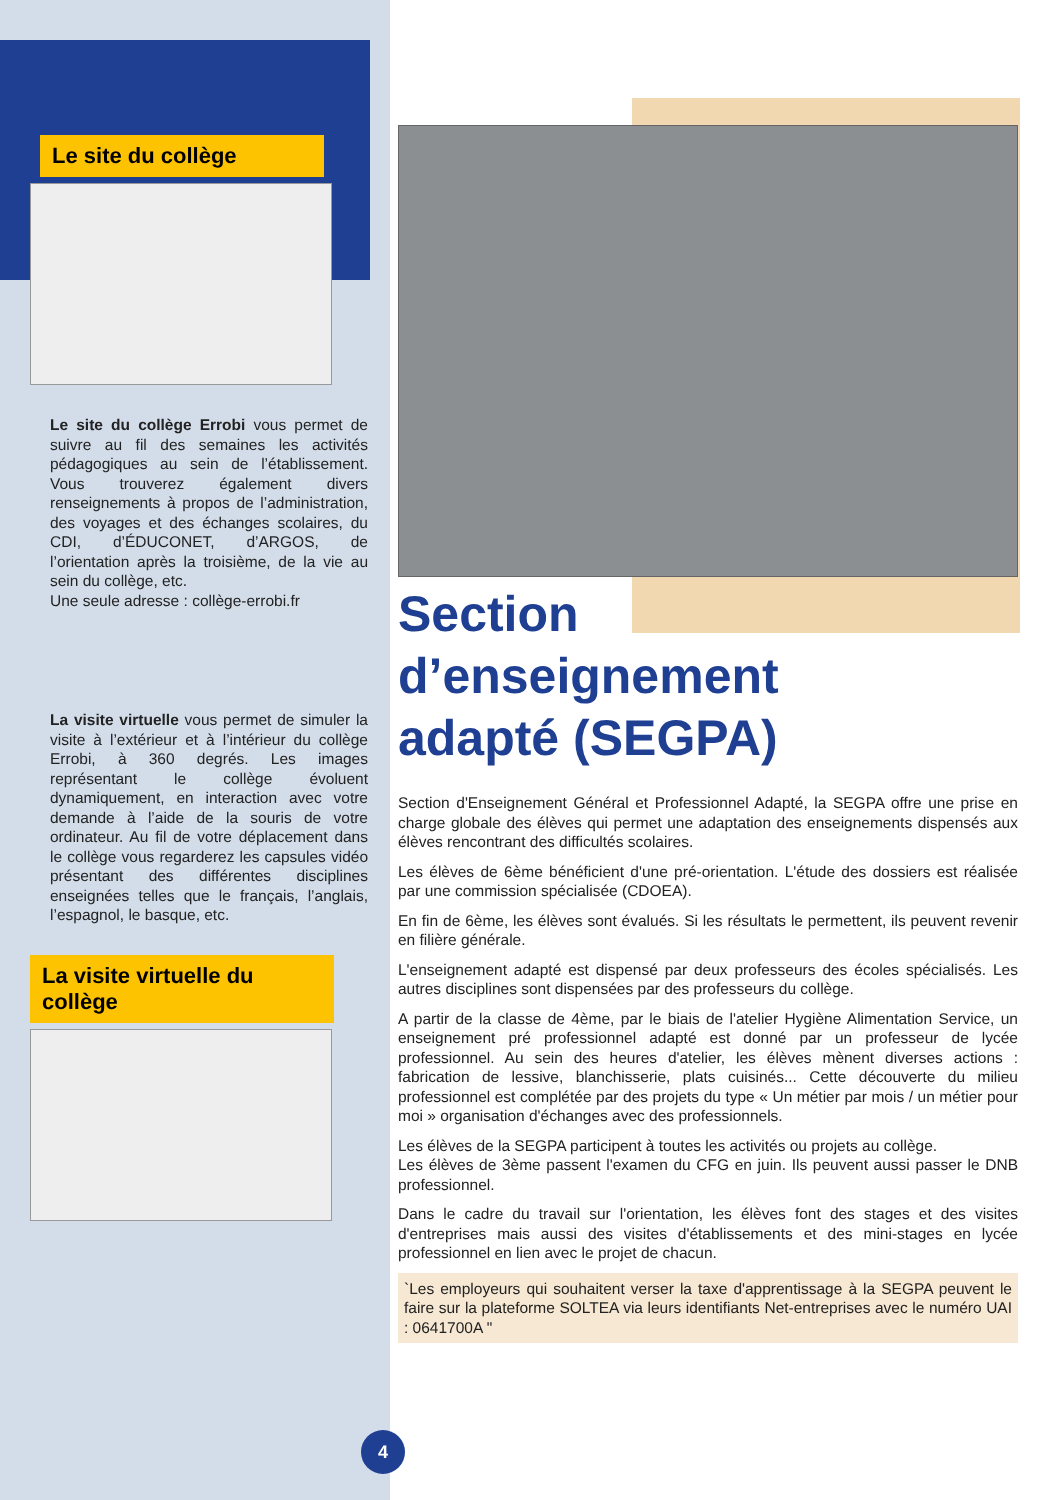Le site du collège
Le site du collège Errobi vous permet de suivre au fil des semaines les activités pédagogiques au sein de l’établissement. Vous trouverez également divers renseignements à propos de l’administration, des voyages et des échanges scolaires, du CDI, d’ÉDUCONET, d’ARGOS, de l’orientation après la troisième, de la vie au sein du collège, etc.
Une seule adresse : collège-errobi.fr
La visite virtuelle vous permet de simuler la visite à l’extérieur et à l’intérieur du collège Errobi, à 360 degrés. Les images représentant le collège évoluent dynamiquement, en interaction avec votre demande à l’aide de la souris de votre ordinateur. Au fil de votre déplacement dans le collège vous regarderez les capsules vidéo présentant des différentes disciplines enseignées telles que le français, l’anglais, l’espagnol, le basque, etc.
La visite virtuelle du collège
Section
d’enseignement
adapté (SEGPA)
Section d'Enseignement Général et Professionnel Adapté, la SEGPA offre une prise en charge globale des élèves qui permet une adaptation des enseignements dispensés aux élèves rencontrant des difficultés scolaires.
Les élèves de 6ème bénéficient d'une pré-orientation. L'étude des dossiers est réalisée par une commission spécialisée (CDOEA).
En fin de 6ème, les élèves sont évalués. Si les résultats le permettent, ils peuvent revenir en filière générale.
L'enseignement adapté est dispensé par deux professeurs des écoles spécialisés. Les autres disciplines sont dispensées par des professeurs du collège.
A partir de la classe de 4ème, par le biais de l'atelier Hygiène Alimentation Service, un enseignement pré professionnel adapté est donné par un professeur de lycée professionnel. Au sein des heures d'atelier, les élèves mènent diverses actions : fabrication de lessive, blanchisserie, plats cuisinés... Cette découverte du milieu professionnel est complétée par des projets du type « Un métier par mois / un métier pour moi » organisation d'échanges avec des professionnels.
Les élèves de la SEGPA participent à toutes les activités ou projets au collège.
Les élèves de 3ème passent l'examen du CFG en juin. Ils peuvent aussi passer le DNB professionnel.
Dans le cadre du travail sur l'orientation, les élèves font des stages et des visites d'entreprises mais aussi des visites d'établissements et des mini-stages en lycée professionnel en lien avec le projet de chacun.
`Les employeurs qui souhaitent verser la taxe d'apprentissage à la SEGPA peuvent le faire sur la plateforme SOLTEA via leurs identifiants Net-entreprises avec le numéro UAI : 0641700A "
4